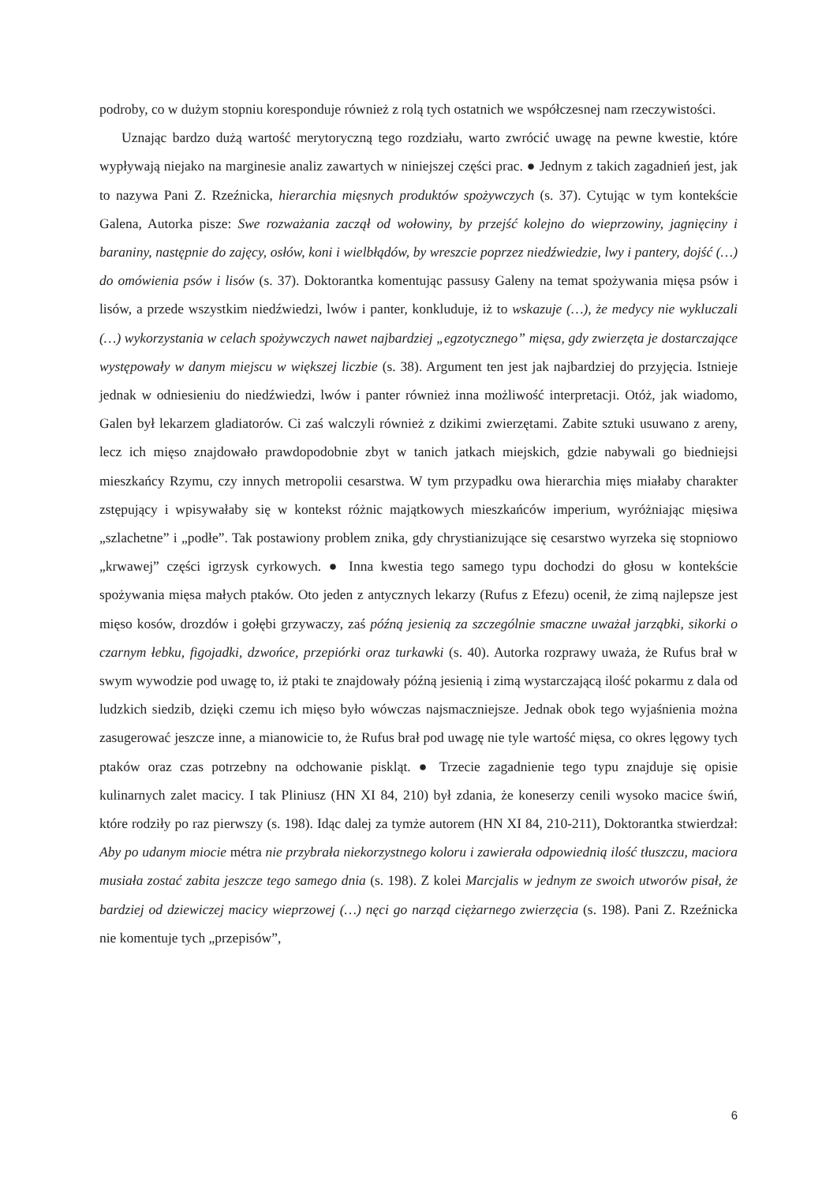podroby, co w dużym stopniu koresponduje również z rolą tych ostatnich we współczesnej nam rzeczywistości.
Uznając bardzo dużą wartość merytoryczną tego rozdziału, warto zwrócić uwagę na pewne kwestie, które wypływają niejako na marginesie analiz zawartych w niniejszej części prac. ● Jednym z takich zagadnień jest, jak to nazywa Pani Z. Rzeźnicka, hierarchia mięsnych produktów spożywczych (s. 37). Cytując w tym kontekście Galena, Autorka pisze: Swe rozważania zaczął od wołowiny, by przejść kolejno do wieprzowiny, jagnięciny i baraniny, następnie do zajęcy, osłów, koni i wielbłądów, by wreszcie poprzez niedźwiedzie, lwy i pantery, dojść (…) do omówienia psów i lisów (s. 37). Doktorantka komentując passusy Galeny na temat spożywania mięsa psów i lisów, a przede wszystkim niedźwiedzi, lwów i panter, konkluduje, iż to wskazuje (…), że medycy nie wykluczali (…) wykorzystania w celach spożywczych nawet najbardziej „egzotycznego” mięsa, gdy zwierzęta je dostarczające występowały w danym miejscu w większej liczbie (s. 38). Argument ten jest jak najbardziej do przyjęcia. Istnieje jednak w odniesieniu do niedźwiedzi, lwów i panter również inna możliwość interpretacji. Otóż, jak wiadomo, Galen był lekarzem gladiatorów. Ci zaś walczyli również z dzikimi zwierzętami. Zabite sztuki usuwano z areny, lecz ich mięso znajdowało prawdopodobnie zbyt w tanich jatkach miejskich, gdzie nabywali go biedniejsi mieszkańcy Rzymu, czy innych metropolii cesarstwa. W tym przypadku owa hierarchia mięs miałaby charakter zstępujący i wpisywałaby się w kontekst różnic majątkowych mieszkańców imperium, wyróżniając mięsiwa „szlachetne” i „podłe”. Tak postawiony problem znika, gdy chrystianizujące się cesarstwo wyrzeka się stopniowo „krwawej” części igrzysk cyrkowych. ● Inna kwestia tego samego typu dochodzi do głosu w kontekście spożywania mięsa małych ptaków. Oto jeden z antycznych lekarzy (Rufus z Efezu) ocenił, że zimą najlepsze jest mięso kosów, drozdów i gołębi grzywaczy, zaś późną jesienią za szczególnie smaczne uważał jarząbki, sikorki o czarnym łebku, figojadki, dzwońce, przepiórki oraz turkawki (s. 40). Autorka rozprawy uważa, że Rufus brał w swym wywodzie pod uwagę to, iż ptaki te znajdowały późną jesienią i zimą wystarczającą ilość pokarmu z dala od ludzkich siedzib, dzięki czemu ich mięso było wówczas najsmaczniejsze. Jednak obok tego wyjaśnienia można zasugerować jeszcze inne, a mianowicie to, że Rufus brał pod uwagę nie tyle wartość mięsa, co okres lęgowy tych ptaków oraz czas potrzebny na odchowanie piskląt. ● Trzecie zagadnienie tego typu znajduje się opisie kulinarnych zalet macicy. I tak Pliniusz (HN XI 84, 210) był zdania, że koneserzy cenili wysoko macice świń, które rodziły po raz pierwszy (s. 198). Idąc dalej za tymże autorem (HN XI 84, 210-211), Doktorantka stwierdzał: Aby po udanym miocie métra nie przybrała niekorzystnego koloru i zawierała odpowiednią ilość tłuszczu, maciora musiała zostać zabita jeszcze tego samego dnia (s. 198). Z kolei Marcjalis w jednym ze swoich utworów pisał, że bardziej od dziewiczej macicy wieprzowej (…) nęci go narząd ciężarnego zwierzęcia (s. 198). Pani Z. Rzeźnicka nie komentuje tych „przepisów”,
6